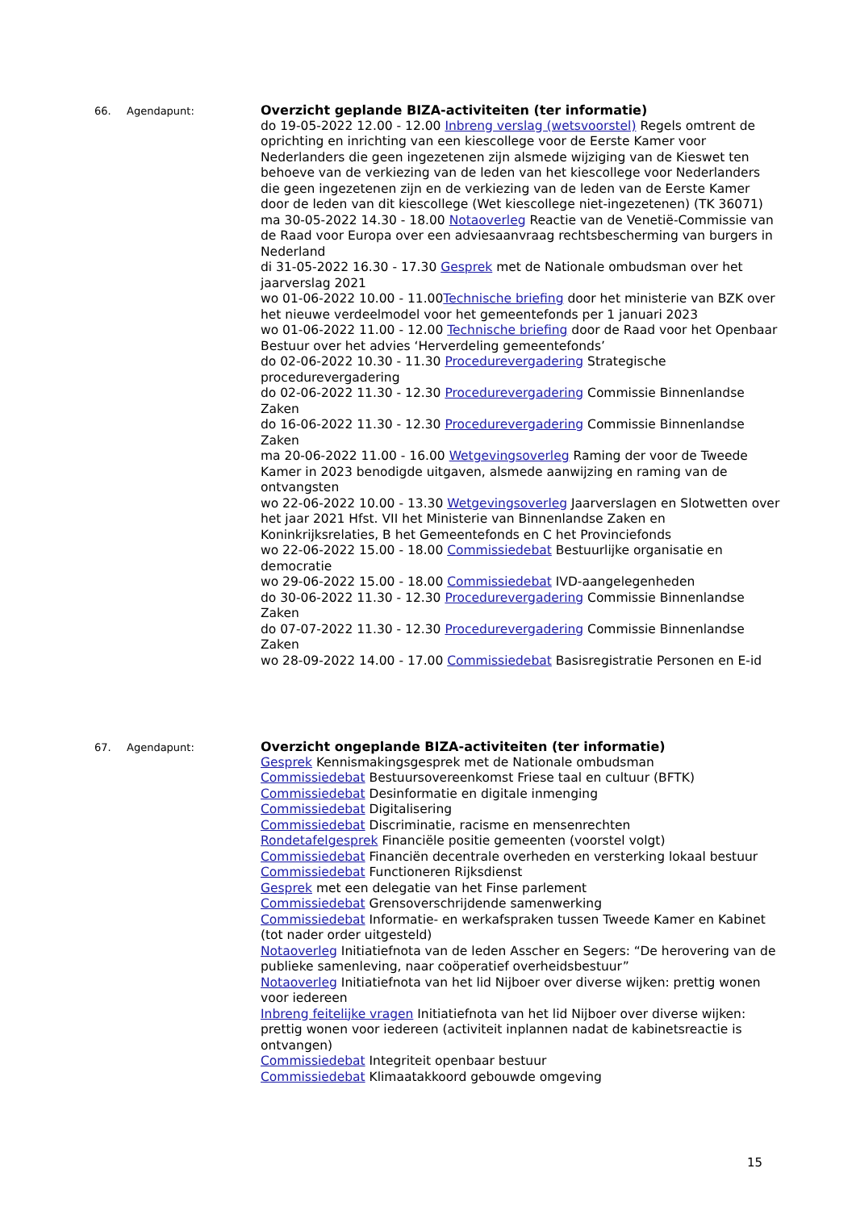66. Agendapunt:
Overzicht geplande BIZA-activiteiten (ter informatie)
do 19-05-2022 12.00 - 12.00 Inbreng verslag (wetsvoorstel) Regels omtrent de oprichting en inrichting van een kiescollege voor de Eerste Kamer voor Nederlanders die geen ingezetenen zijn alsmede wijziging van de Kieswet ten behoeve van de verkiezing van de leden van het kiescollege voor Nederlanders die geen ingezetenen zijn en de verkiezing van de leden van de Eerste Kamer door de leden van dit kiescollege (Wet kiescollege niet-ingezetenen) (TK 36071)
ma 30-05-2022 14.30 - 18.00 Notaoverleg Reactie van de Venetië-Commissie van de Raad voor Europa over een adviesaanvraag rechtsbescherming van burgers in Nederland
di 31-05-2022 16.30 - 17.30 Gesprek met de Nationale ombudsman over het jaarverslag 2021
wo 01-06-2022 10.00 - 11.00Technische briefing door het ministerie van BZK over het nieuwe verdeelmodel voor het gemeentefonds per 1 januari 2023
wo 01-06-2022 11.00 - 12.00 Technische briefing door de Raad voor het Openbaar Bestuur over het advies ‘Herverdeling gemeentefonds’
do 02-06-2022 10.30 - 11.30 Procedurevergadering Strategische procedurevergadering
do 02-06-2022 11.30 - 12.30 Procedurevergadering Commissie Binnenlandse Zaken
do 16-06-2022 11.30 - 12.30 Procedurevergadering Commissie Binnenlandse Zaken
ma 20-06-2022 11.00 - 16.00 Wetgevingsoverleg Raming der voor de Tweede Kamer in 2023 benodigde uitgaven, alsmede aanwijzing en raming van de ontvangsten
wo 22-06-2022 10.00 - 13.30 Wetgevingsoverleg Jaarverslagen en Slotwetten over het jaar 2021 Hfst. VII het Ministerie van Binnenlandse Zaken en Koninkrijksrelaties, B het Gemeentefonds en C het Provinciefonds
wo 22-06-2022 15.00 - 18.00 Commissiedebat Bestuurlijke organisatie en democratie
wo 29-06-2022 15.00 - 18.00 Commissiedebat IVD-aangelegenheden
do 30-06-2022 11.30 - 12.30 Procedurevergadering Commissie Binnenlandse Zaken
do 07-07-2022 11.30 - 12.30 Procedurevergadering Commissie Binnenlandse Zaken
wo 28-09-2022 14.00 - 17.00 Commissiedebat Basisregistratie Personen en E-id
67. Agendapunt:
Overzicht ongeplande BIZA-activiteiten (ter informatie)
Gesprek Kennismakingsgesprek met de Nationale ombudsman
Commissiedebat Bestuursovereenkomst Friese taal en cultuur (BFTK)
Commissiedebat Desinformatie en digitale inmenging
Commissiedebat Digitalisering
Commissiedebat Discriminatie, racisme en mensenrechten
Rondetafelgesprek Financiële positie gemeenten (voorstel volgt)
Commissiedebat Financiën decentrale overheden en versterking lokaal bestuur
Commissiedebat Functioneren Rijksdienst
Gesprek met een delegatie van het Finse parlement
Commissiedebat Grensoverschrijdende samenwerking
Commissiedebat Informatie- en werkafspraken tussen Tweede Kamer en Kabinet (tot nader order uitgesteld)
Notaoverleg Initiatiefnota van de leden Asscher en Segers: “De herovering van de publieke samenleving, naar coöperatief overheidsbestuur”
Notaoverleg Initiatiefnota van het lid Nijboer over diverse wijken: prettig wonen voor iedereen
Inbreng feitelijke vragen Initiatiefnota van het lid Nijboer over diverse wijken: prettig wonen voor iedereen (activiteit inplannen nadat de kabinetsreactie is ontvangen)
Commissiedebat Integriteit openbaar bestuur
Commissiedebat Klimaatakkoord gebouwde omgeving
15